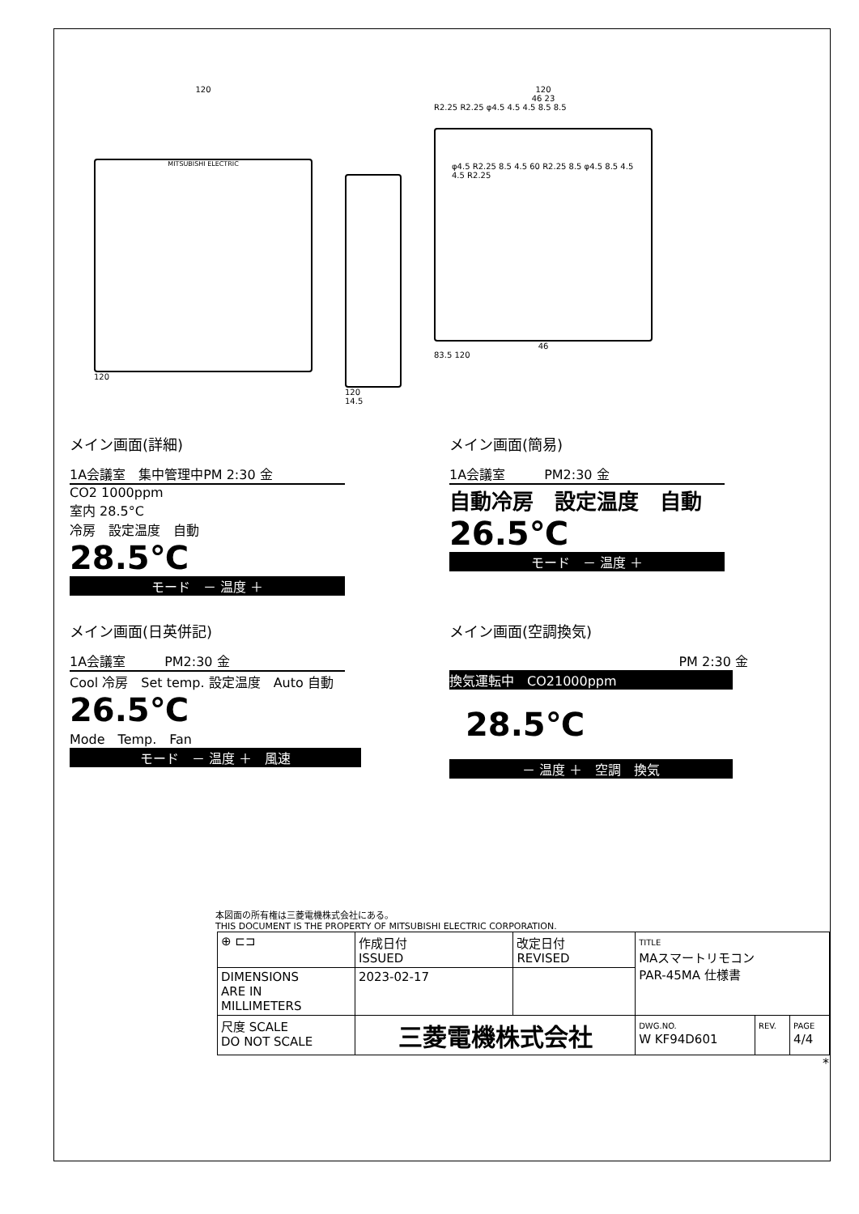120
MITSUBISHI ELECTRIC
120
120
14.5
120
46 23
R2.25 R2.25 φ4.5 4.5 4.5 8.5 8.5
φ4.5 R2.25 8.5 4.5 60 R2.25 8.5 φ4.5 8.5 4.5 4.5 R2.25
46
83.5 120
メイン画面(詳細)
1A会議室　集中管理中PM 2:30 金
CO2 1000ppm
室内 28.5°C
冷房　設定温度　自動
28.5℃
モード　－ 温度 ＋　
メイン画面(簡易)
1A会議室　　　PM2:30 金
自動冷房　設定温度　自動
26.5℃
モード　－ 温度 ＋　
メイン画面(日英併記)
1A会議室　　　PM2:30 金
Cool 冷房　Set temp. 設定温度　Auto 自動
26.5℃
Mode　Temp.　Fan
モード　－ 温度 ＋　風速
メイン画面(空調換気)
PM 2:30 金
換気運転中　CO21000ppm
28.5℃
－ 温度 ＋　空調　換気
本図面の所有権は三菱電機株式会社にある。
THIS DOCUMENT IS THE PROPERTY OF MITSUBISHI ELECTRIC CORPORATION.
| ⊕ ⊏⊐ | 作成日付 ISSUED | 改定日付 REVISED | TITLE MAスマートリモコン PAR-45MA 仕様書 | | |
| DIMENSIONS ARE IN MILLIMETERS | 2023-02-17 | | | | |
| 尺度 SCALE DO NOT SCALE | 三菱電機株式会社 | | DWG.NO. W KF94D601 | REV. | PAGE 4/4 |
*